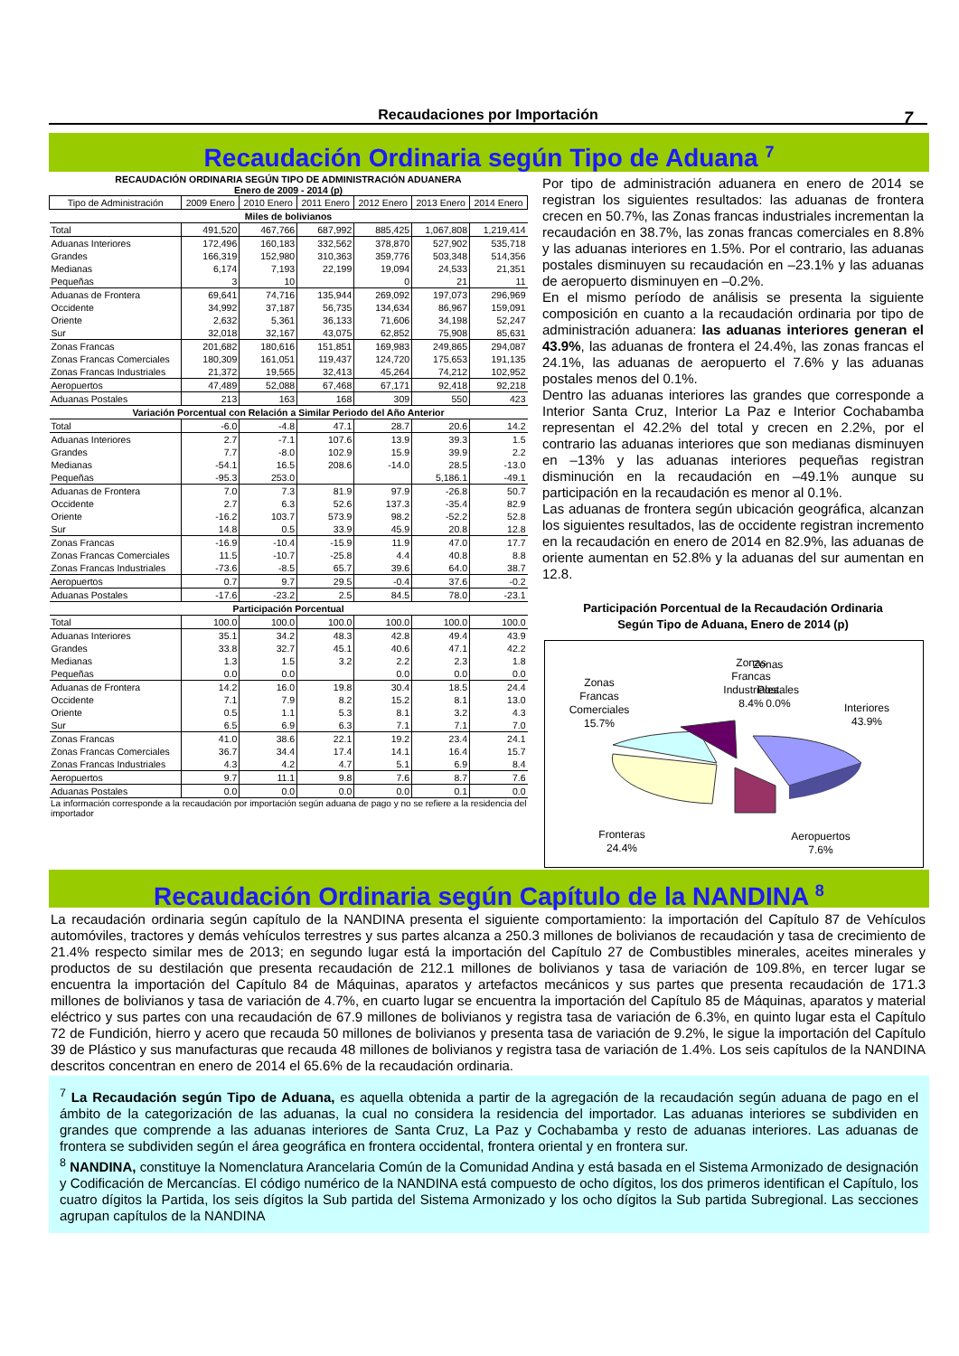Recaudaciones por Importación 7
Recaudación Ordinaria según Tipo de Aduana <sup>7</sup>
RECAUDACIÓN ORDINARIA SEGÚN TIPO DE ADMINISTRACIÓN ADUANERA
Enero de 2009 - 2014 (p)
| Tipo de Administración | 2009 Enero | 2010 Enero | 2011 Enero | 2012 Enero | 2013 Enero | 2014 Enero |
| --- | --- | --- | --- | --- | --- | --- |
| Miles de bolivianos | | | | | | |
| Total | 491,520 | 467,766 | 687,992 | 885,425 | 1,067,808 | 1,219,414 |
| Aduanas Interiores | 172,496 | 160,183 | 332,562 | 378,870 | 527,902 | 535,718 |
| Grandes | 166,319 | 152,980 | 310,363 | 359,776 | 503,348 | 514,356 |
| Medianas | 6,174 | 7,193 | 22,199 | 19,094 | 24,533 | 21,351 |
| Pequeñas | 3 | 10 | | 0 | 21 | 11 |
| Aduanas de Frontera | 69,641 | 74,716 | 135,944 | 269,092 | 197,073 | 296,969 |
| Occidente | 34,992 | 37,187 | 56,735 | 134,634 | 86,967 | 159,091 |
| Oriente | 2,632 | 5,361 | 36,133 | 71,606 | 34,198 | 52,247 |
| Sur | 32,018 | 32,167 | 43,075 | 62,852 | 75,908 | 85,631 |
| Zonas Francas | 201,682 | 180,616 | 151,851 | 169,983 | 249,865 | 294,087 |
| Zonas Francas Comerciales | 180,309 | 161,051 | 119,437 | 124,720 | 175,653 | 191,135 |
| Zonas Francas Industriales | 21,372 | 19,565 | 32,413 | 45,264 | 74,212 | 102,952 |
| Aeropuertos | 47,489 | 52,088 | 67,468 | 67,171 | 92,418 | 92,218 |
| Aduanas Postales | 213 | 163 | 168 | 309 | 550 | 423 |
| Variación Porcentual con Relación a Similar Periodo del Año Anterior | | | | | | |
| Total | -6.0 | -4.8 | 47.1 | 28.7 | 20.6 | 14.2 |
| Aduanas Interiores | 2.7 | -7.1 | 107.6 | 13.9 | 39.3 | 1.5 |
| Grandes | 7.7 | -8.0 | 102.9 | 15.9 | 39.9 | 2.2 |
| Medianas | -54.1 | 16.5 | 208.6 | -14.0 | 28.5 | -13.0 |
| Pequeñas | -95.3 | 253.0 | | | 5,186.1 | -49.1 |
| Aduanas de Frontera | 7.0 | 7.3 | 81.9 | 97.9 | -26.8 | 50.7 |
| Occidente | 2.7 | 6.3 | 52.6 | 137.3 | -35.4 | 82.9 |
| Oriente | -16.2 | 103.7 | 573.9 | 98.2 | -52.2 | 52.8 |
| Sur | 14.8 | 0.5 | 33.9 | 45.9 | 20.8 | 12.8 |
| Zonas Francas | -16.9 | -10.4 | -15.9 | 11.9 | 47.0 | 17.7 |
| Zonas Francas Comerciales | 11.5 | -10.7 | -25.8 | 4.4 | 40.8 | 8.8 |
| Zonas Francas Industriales | -73.6 | -8.5 | 65.7 | 39.6 | 64.0 | 38.7 |
| Aeropuertos | 0.7 | 9.7 | 29.5 | -0.4 | 37.6 | -0.2 |
| Aduanas Postales | -17.6 | -23.2 | 2.5 | 84.5 | 78.0 | -23.1 |
| Participación Porcentual | | | | | | |
| Total | 100.0 | 100.0 | 100.0 | 100.0 | 100.0 | 100.0 |
| Aduanas Interiores | 35.1 | 34.2 | 48.3 | 42.8 | 49.4 | 43.9 |
| Grandes | 33.8 | 32.7 | 45.1 | 40.6 | 47.1 | 42.2 |
| Medianas | 1.3 | 1.5 | 3.2 | 2.2 | 2.3 | 1.8 |
| Pequeñas | 0.0 | 0.0 | | 0.0 | 0.0 | 0.0 |
| Aduanas de Frontera | 14.2 | 16.0 | 19.8 | 30.4 | 18.5 | 24.4 |
| Occidente | 7.1 | 7.9 | 8.2 | 15.2 | 8.1 | 13.0 |
| Oriente | 0.5 | 1.1 | 5.3 | 8.1 | 3.2 | 4.3 |
| Sur | 6.5 | 6.9 | 6.3 | 7.1 | 7.1 | 7.0 |
| Zonas Francas | 41.0 | 38.6 | 22.1 | 19.2 | 23.4 | 24.1 |
| Zonas Francas Comerciales | 36.7 | 34.4 | 17.4 | 14.1 | 16.4 | 15.7 |
| Zonas Francas Industriales | 4.3 | 4.2 | 4.7 | 5.1 | 6.9 | 8.4 |
| Aeropuertos | 9.7 | 11.1 | 9.8 | 7.6 | 8.7 | 7.6 |
| Aduanas Postales | 0.0 | 0.0 | 0.0 | 0.0 | 0.1 | 0.0 |
La información corresponde a la recaudación por importación según aduana de pago y no se refiere a la residencia del importador
Por tipo de administración aduanera en enero de 2014 se registran los siguientes resultados: las aduanas de frontera crecen en 50.7%, las Zonas francas industriales incrementan la recaudación en 38.7%, las zonas francas comerciales en 8.8% y las aduanas interiores en 1.5%. Por el contrario, las aduanas postales disminuyen su recaudación en –23.1% y las aduanas de aeropuerto disminuyen en –0.2%.
En el mismo período de análisis se presenta la siguiente composición en cuanto a la recaudación ordinaria por tipo de administración aduanera: las aduanas interiores generan el 43.9%, las aduanas de frontera el 24.4%, las zonas francas el 24.1%, las aduanas de aeropuerto el 7.6% y las aduanas postales menos del 0.1%.
Dentro las aduanas interiores las grandes que corresponde a Interior Santa Cruz, Interior La Paz e Interior Cochabamba representan el 42.2% del total y crecen en 2.2%, por el contrario las aduanas interiores que son medianas disminuyen en –13% y las aduanas interiores pequeñas registran disminución en la recaudación en –49.1% aunque su participación en la recaudación es menor al 0.1%.
Las aduanas de frontera según ubicación geográfica, alcanzan los siguientes resultados, las de occidente registran incremento en la recaudación en enero de 2014 en 82.9%, las aduanas de oriente aumentan en 52.8% y la aduanas del sur aumentan en 12.8.
Participación Porcentual de la Recaudación Ordinaria
Según Tipo de Aduana, Enero de 2014 (p)
Zonas
Zonas
Francas
Industriales
8.4%
Zonas
Francas
Comerciales
15.7%
Postales
0.0%
Interiores
43.9%
Fronteras
24.4%
Aeropuertos
7.6%
Recaudación Ordinaria según Capítulo de la NANDINA <sup>8</sup>
La recaudación ordinaria según capítulo de la NANDINA presenta el siguiente comportamiento: la importación del Capítulo 87 de Vehículos automóviles, tractores y demás vehículos terrestres y sus partes alcanza a 250.3 millones de bolivianos de recaudación y tasa de crecimiento de 21.4% respecto similar mes de 2013; en segundo lugar está la importación del Capítulo 27 de Combustibles minerales, aceites minerales y productos de su destilación que presenta recaudación de 212.1 millones de bolivianos y tasa de variación de 109.8%, en tercer lugar se encuentra la importación del Capítulo 84 de Máquinas, aparatos y artefactos mecánicos y sus partes que presenta recaudación de 171.3 millones de bolivianos y tasa de variación de 4.7%, en cuarto lugar se encuentra la importación del Capítulo 85 de Máquinas, aparatos y material eléctrico y sus partes con una recaudación de 67.9 millones de bolivianos y registra tasa de variación de 6.3%, en quinto lugar esta el Capítulo 72 de Fundición, hierro y acero que recauda 50 millones de bolivianos y presenta tasa de variación de 9.2%, le sigue la importación del Capítulo 39 de Plástico y sus manufacturas que recauda 48 millones de bolivianos y registra tasa de variación de 1.4%. Los seis capítulos de la NANDINA descritos concentran en enero de 2014 el 65.6% de la recaudación ordinaria.
<sup>7</sup> La Recaudación según Tipo de Aduana, es aquella obtenida a partir de la agregación de la recaudación según aduana de pago en el ámbito de la categorización de las aduanas, la cual no considera la residencia del importador. Las aduanas interiores se subdividen en grandes que comprende a las aduanas interiores de Santa Cruz, La Paz y Cochabamba y resto de aduanas interiores. Las aduanas de frontera se subdividen según el área geográfica en frontera occidental, frontera oriental y en frontera sur.
<sup>8</sup> NANDINA, constituye la Nomenclatura Arancelaria Común de la Comunidad Andina y está basada en el Sistema Armonizado de designación y Codificación de Mercancías. El código numérico de la NANDINA está compuesto de ocho dígitos, los dos primeros identifican el Capítulo, los cuatro dígitos la Partida, los seis dígitos la Sub partida del Sistema Armonizado y los ocho dígitos la Sub partida Subregional. Las secciones agrupan capítulos de la NANDINA